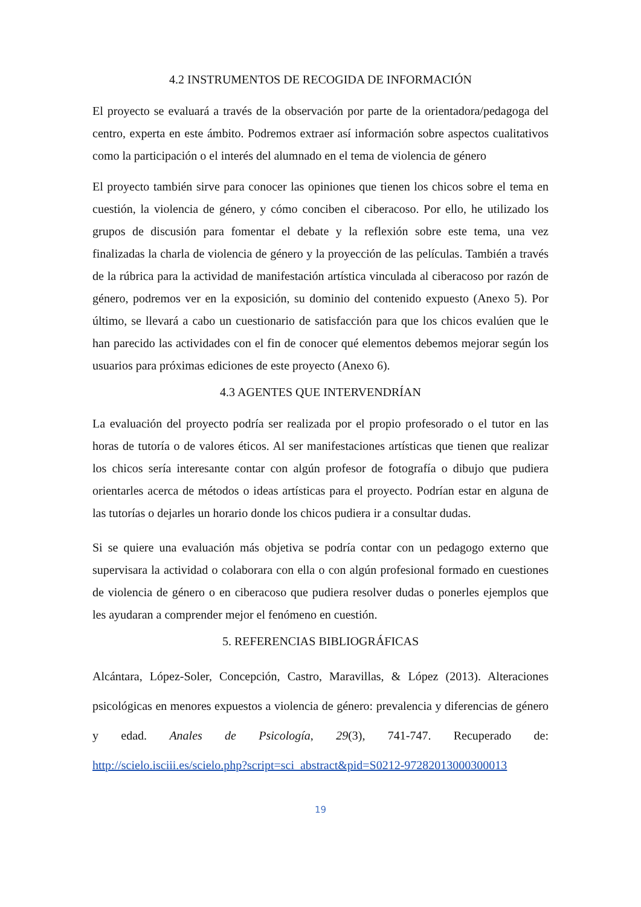4.2 INSTRUMENTOS DE RECOGIDA DE INFORMACIÓN
El proyecto se evaluará a través de la observación por parte de la orientadora/pedagoga del centro, experta en este ámbito. Podremos extraer así información sobre aspectos cualitativos como la participación o el interés del alumnado en el tema de violencia de género
El proyecto también sirve para conocer las opiniones que tienen los chicos sobre el tema en cuestión, la violencia de género, y cómo conciben el ciberacoso. Por ello, he utilizado los grupos de discusión para fomentar el debate y la reflexión sobre este tema, una vez finalizadas la charla de violencia de género y la proyección de las películas. También a través de la rúbrica para la actividad de manifestación artística vinculada al ciberacoso por razón de género, podremos ver en la exposición, su dominio del contenido expuesto (Anexo 5). Por último, se llevará a cabo un cuestionario de satisfacción para que los chicos evalúen que le han parecido las actividades con el fin de conocer qué elementos debemos mejorar según los usuarios para próximas ediciones de este proyecto (Anexo 6).
4.3 AGENTES QUE INTERVENDRÍAN
La evaluación del proyecto podría ser realizada por el propio profesorado o el tutor en las horas de tutoría o de valores éticos. Al ser manifestaciones artísticas que tienen que realizar los chicos sería interesante contar con algún profesor de fotografía o dibujo que pudiera orientarles acerca de métodos o ideas artísticas para el proyecto. Podrían estar en alguna de las tutorías o dejarles un horario donde los chicos pudiera ir a consultar dudas.
Si se quiere una evaluación más objetiva se podría contar con un pedagogo externo que supervisara la actividad o colaborara con ella o con algún profesional formado en cuestiones de violencia de género o en ciberacoso que pudiera resolver dudas o ponerles ejemplos que les ayudaran a comprender mejor el fenómeno en cuestión.
5. REFERENCIAS BIBLIOGRÁFICAS
Alcántara, López-Soler, Concepción, Castro, Maravillas, & López (2013). Alteraciones psicológicas en menores expuestos a violencia de género: prevalencia y diferencias de género y edad. Anales de Psicología, 29(3), 741-747. Recuperado de: http://scielo.isciii.es/scielo.php?script=sci_abstract&pid=S0212-97282013000300013
19